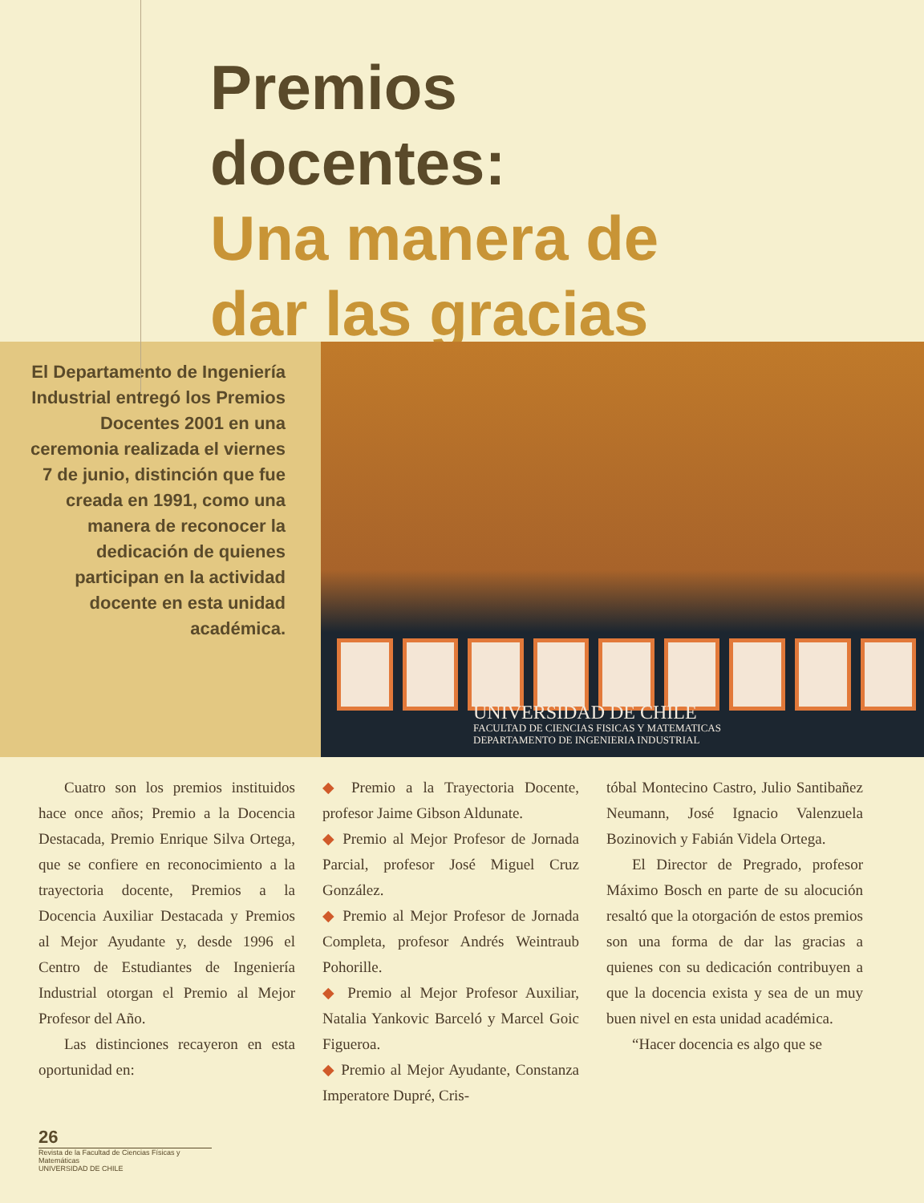Premios
docentes:
Una manera de
dar las gracias
El Departamento de Ingeniería Industrial entregó los Premios Docentes 2001 en una ceremonia realizada el viernes 7 de junio, distinción que fue creada en 1991, como una manera de reconocer la dedicación de quienes participan en la actividad docente en esta unidad académica.
UNIVERSIDAD DE CHILE
FACULTAD DE CIENCIAS FISICAS Y MATEMATICAS
DEPARTAMENTO DE INGENIERIA INDUSTRIAL
Cuatro son los premios instituidos hace once años; Premio a la Docencia Destacada, Premio Enrique Silva Ortega, que se confiere en reconocimiento a la trayectoria docente, Premios a la Docencia Auxiliar Destacada y Premios al Mejor Ayudante y, desde 1996 el Centro de Estudiantes de Ingeniería Industrial otorgan el Premio al Mejor Profesor del Año.
Las distinciones recayeron en esta oportunidad en:
◆ Premio a la Trayectoria Docente, profesor Jaime Gibson Aldunate.
◆ Premio al Mejor Profesor de Jornada Parcial, profesor José Miguel Cruz González.
◆ Premio al Mejor Profesor de Jornada Completa, profesor Andrés Weintraub Pohorille.
◆ Premio al Mejor Profesor Auxiliar, Natalia Yankovic Barceló y Marcel Goic Figueroa.
◆ Premio al Mejor Ayudante, Constanza Imperatore Dupré, Cris-
tóbal Montecino Castro, Julio Santibañez Neumann, José Ignacio Valenzuela Bozinovich y Fabián Videla Ortega.
El Director de Pregrado, profesor Máximo Bosch en parte de su alocución resaltó que la otorgación de estos premios son una forma de dar las gracias a quienes con su dedicación contribuyen a que la docencia exista y sea de un muy buen nivel en esta unidad académica.
“Hacer docencia es algo que se
26
Revista de la Facultad de Ciencias Físicas y Matemáticas
UNIVERSIDAD DE CHILE